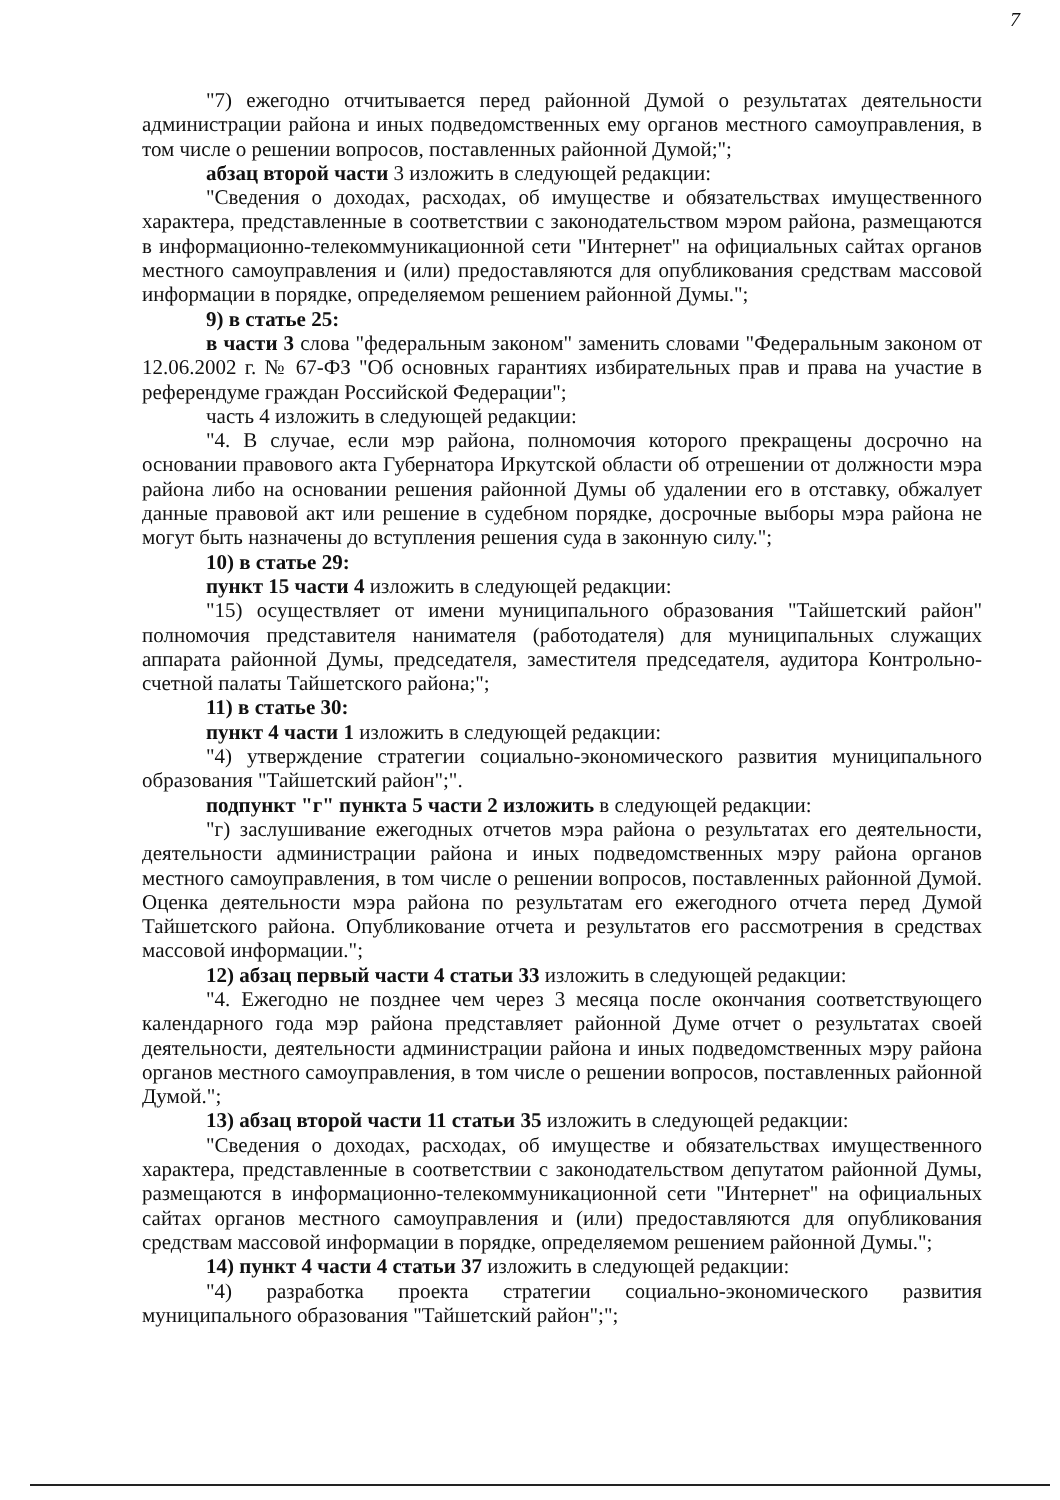7
"7) ежегодно отчитывается перед районной Думой о результатах деятельности администрации района и иных подведомственных ему органов местного самоуправления, в том числе о решении вопросов, поставленных районной Думой;";
абзац второй части 3 изложить в следующей редакции:
"Сведения о доходах, расходах, об имуществе и обязательствах имущественного характера, представленные в соответствии с законодательством мэром района, размещаются в информационно-телекоммуникационной сети "Интернет" на официальных сайтах органов местного самоуправления и (или) предоставляются для опубликования средствам массовой информации в порядке, определяемом решением районной Думы.";
9) в статье 25:
в части 3 слова "федеральным законом" заменить словами "Федеральным законом от 12.06.2002 г. № 67-ФЗ "Об основных гарантиях избирательных прав и права на участие в референдуме граждан Российской Федерации";
часть 4 изложить в следующей редакции:
"4. В случае, если мэр района, полномочия которого прекращены досрочно на основании правового акта Губернатора Иркутской области об отрешении от должности мэра района либо на основании решения районной Думы об удалении его в отставку, обжалует данные правовой акт или решение в судебном порядке, досрочные выборы мэра района не могут быть назначены до вступления решения суда в законную силу.";
10) в статье 29:
пункт 15 части 4 изложить в следующей редакции:
"15) осуществляет от имени муниципального образования "Тайшетский район" полномочия представителя нанимателя (работодателя) для муниципальных служащих аппарата районной Думы, председателя, заместителя председателя, аудитора Контрольно-счетной палаты Тайшетского района;";
11) в статье 30:
пункт 4 части 1 изложить в следующей редакции:
"4) утверждение стратегии социально-экономического развития муниципального образования "Тайшетский район";".
подпункт "г" пункта 5 части 2 изложить в следующей редакции:
"г) заслушивание ежегодных отчетов мэра района о результатах его деятельности, деятельности администрации района и иных подведомственных мэру района органов местного самоуправления, в том числе о решении вопросов, поставленных районной Думой. Оценка деятельности мэра района по результатам его ежегодного отчета перед Думой Тайшетского района. Опубликование отчета и результатов его рассмотрения в средствах массовой информации.";
12) абзац первый части 4 статьи 33 изложить в следующей редакции:
"4. Ежегодно не позднее чем через 3 месяца после окончания соответствующего календарного года мэр района представляет районной Думе отчет о результатах своей деятельности, деятельности администрации района и иных подведомственных мэру района органов местного самоуправления, в том числе о решении вопросов, поставленных районной Думой.";
13) абзац второй части 11 статьи 35 изложить в следующей редакции:
"Сведения о доходах, расходах, об имуществе и обязательствах имущественного характера, представленные в соответствии с законодательством депутатом районной Думы, размещаются в информационно-телекоммуникационной сети "Интернет" на официальных сайтах органов местного самоуправления и (или) предоставляются для опубликования средствам массовой информации в порядке, определяемом решением районной Думы.";
14) пункт 4 части 4 статьи 37 изложить в следующей редакции:
"4) разработка проекта стратегии социально-экономического развития муниципального образования "Тайшетский район";";